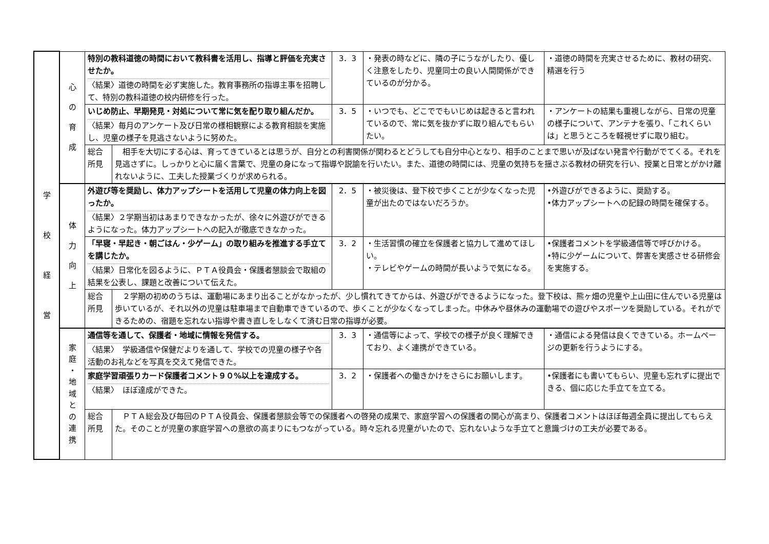| 学 校 経 営 | 心 の 育 成 | 特別の教科道徳の時間において教科書を活用し、指導と評価を充実させたか。 〈結果〉道徳の時間を必ず実施した。教育事務所の指導主事を招聘して、特別の教科道徳の校内研修を行った。 | | 3．3 | ・発表の時などに、隣の子にうながしたり、優しく注意をしたり、児童同士の良い人間関係ができているのが分かる。 | ・道徳の時間を充実させるために、教材の研究、精選を行う |
| | | いじめ防止、早期発見・対処について常に気を配り取り組んだか。 〈結果〉毎月のアンケート及び日常の様相観察による教育相談を実施し、児童の様子を見逃さないように努めた。 | | 3．5 | ・いつでも、どこででもいじめは起きると言われているので、常に気を抜かずに取り組んでもらいたい。 | ・アンケートの結果も重視しながら、日常の児童の様子について、アンテナを張り、「これくらいは」と思うところを軽視せずに取り組む。 |
| | | 総合 所見 | 相手を大切にする心は、育ってきているとは思うが、自分との利害関係が関わるとどうしても自分中心となり、相手のことまで思いが及ばない発言や行動がでてくる。それを見逃さずに。しっかりと心に届く言葉で、児童の身になって指導や説諭を行いたい。また、道徳の時間には、児童の気持ちを揺さぶる教材の研究を行い、授業と日常とがかけ離れないように、工夫した授業づくりが求められる。 | | | |
| | 体 力 向 上 | 外遊び等を奨励し、体力アップシートを活用して児童の体力向上を図ったか。 〈結果〉２学期当初はあまりできなかったが、徐々に外遊びができるようになった。体力アップシートへの記入が徹底できなかった。 | | 2．5 | ・被災後は、登下校で歩くことが少なくなった児童が出たのではないだろうか。 | •外遊びができるように、奨励する。 •体力アップシートへの記録の時間を確保する。 |
| | | 「早寝・早起き・朝ごはん・少ゲーム」の取り組みを推進する手立てを講じたか。 〈結果〉日常化を図るように、ＰＴＡ役員会・保護者懇談会で取組の結果を公表し、課題と改善について伝えた。 | | 3．2 | ・生活習慣の確立を保護者と協力して進めてほしい。 ・テレビやゲームの時間が長いようで気になる。 | •保護者コメントを学級通信等で呼びかける。 •特に少ゲームについて、弊害を実感させる研修会を実施する。 |
| | | 総合 所見 | ２学期の初めのうちは、運動場にあまり出ることがなかったが、少し慣れてきてからは、外遊びができるようになった。登下校は、熊ヶ畑の児童や上山田に住んでいる児童は歩いているが、それ以外の児童は駐車場まで自動車できているので、歩くことが少なくなってしまった。中休みや昼休みの運動場での遊びやスポーツを奨励している。それができるための、宿題を忘れない指導や書き直しをしなくて済む日常の指導が必要。 | | | |
| | 家 庭 ・ 地 域 と の 連 携 | 通信等を通して、保護者・地域に情報を発信する。 〈結果〉 学級通信や保健だよりを通して、学校での児童の様子や各活動のお礼などを写真を交えて発信できた。 | | 3．3 | ・通信等によって、学校での様子が良く理解できており、よく連携ができている。 | ・通信による発信は良くできている。ホームページの更新を行うようにする。 |
| | | 家庭学習頑張りカード保護者コメント９０%以上を達成する。 〈結果〉 ほぼ達成ができた。 | | 3．2 | ・保護者への働きかけをさらにお願いします。 | •保護者にも書いてもらい、児童も忘れずに提出できる、個に応じた手立てを立てる。 |
| | | 総合 所見 | ＰＴＡ総会及び毎回のＰＴＡ役員会、保護者懇談会等での保護者への啓発の成果で、家庭学習への保護者の関心が高まり、保護者コメントはほぼ毎週全員に提出してもらえた。そのことが児童の家庭学習への意欲の高まりにもつながっている。時々忘れる児童がいたので、忘れないような手立てと意識づけの工夫が必要である。 | | | |